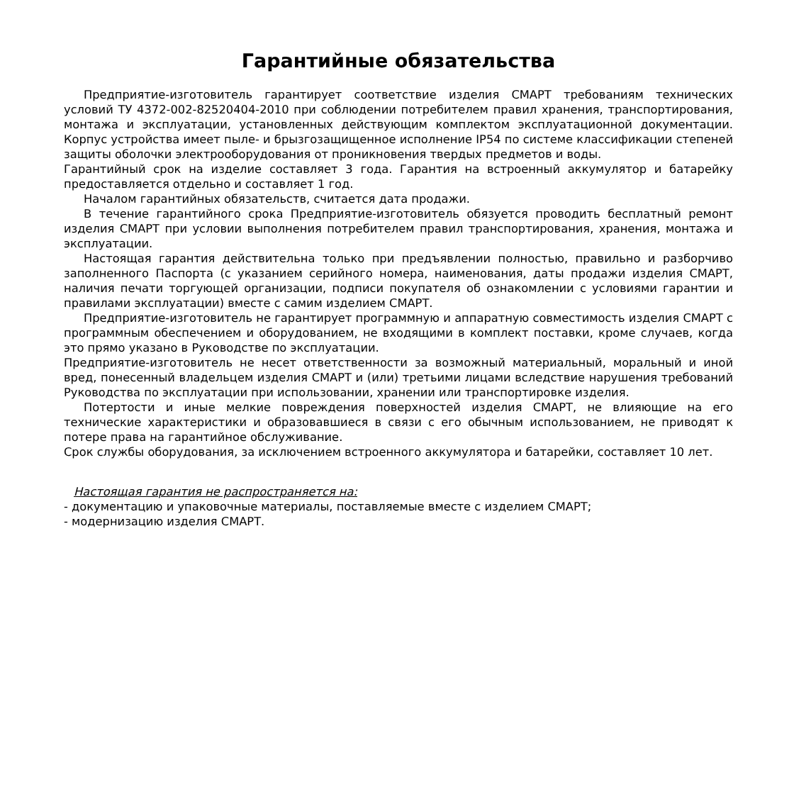Гарантийные обязательства
Предприятие-изготовитель гарантирует соответствие изделия СМАРТ требованиям технических условий ТУ 4372-002-82520404-2010 при соблюдении потребителем правил хранения, транспортирования, монтажа и эксплуатации, установленных действующим комплектом эксплуатационной документации. Корпус устройства имеет пыле- и брызгозащищенное исполнение IP54 по системе классификации степеней защиты оболочки электрооборудования от проникновения твердых предметов и воды.
Гарантийный срок на изделие составляет 3 года. Гарантия на встроенный аккумулятор и батарейку предоставляется отдельно и составляет 1 год.
Началом гарантийных обязательств, считается дата продажи.
В течение гарантийного срока Предприятие-изготовитель обязуется проводить бесплатный ремонт изделия СМАРТ при условии выполнения потребителем правил транспортирования, хранения, монтажа и эксплуатации.
Настоящая гарантия действительна только при предъявлении полностью, правильно и разборчиво заполненного Паспорта (с указанием серийного номера, наименования, даты продажи изделия СМАРТ, наличия печати торгующей организации, подписи покупателя об ознакомлении с условиями гарантии и правилами эксплуатации) вместе с самим изделием СМАРТ.
Предприятие-изготовитель не гарантирует программную и аппаратную совместимость изделия СМАРТ с программным обеспечением и оборудованием, не входящими в комплект поставки, кроме случаев, когда это прямо указано в Руководстве по эксплуатации.
Предприятие-изготовитель не несет ответственности за возможный материальный, моральный и иной вред, понесенный владельцем изделия СМАРТ и (или) третьими лицами вследствие нарушения требований Руководства по эксплуатации при использовании, хранении или транспортировке изделия.
Потертости и иные мелкие повреждения поверхностей изделия СМАРТ, не влияющие на его технические характеристики и образовавшиеся в связи с его обычным использованием, не приводят к потере права на гарантийное обслуживание.
Срок службы оборудования, за исключением встроенного аккумулятора и батарейки, составляет 10 лет.
Настоящая гарантия не распространяется на:
- документацию и упаковочные материалы, поставляемые вместе с изделием СМАРТ;
- модернизацию изделия СМАРТ.